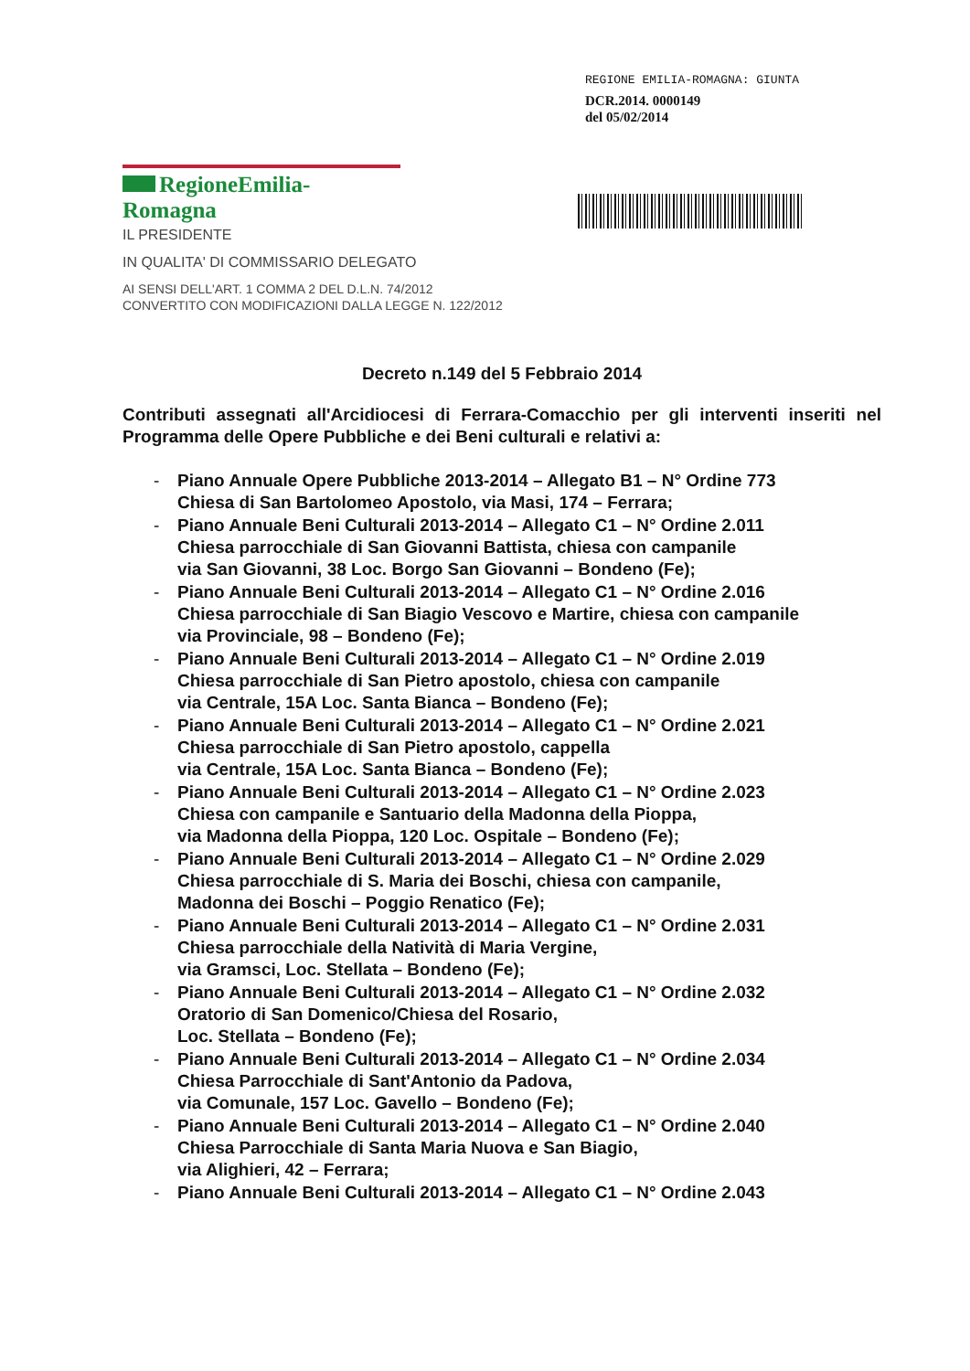REGIONE EMILIA-ROMAGNA: GIUNTA
DCR.2014. 0000149
del 05/02/2014
RegioneEmilia-Romagna
IL PRESIDENTE
IN QUALITA' DI COMMISSARIO DELEGATO
AI SENSI DELL'ART. 1 COMMA 2 DEL D.L.N. 74/2012
CONVERTITO CON MODIFICAZIONI DALLA LEGGE N. 122/2012
Decreto n.149 del 5 Febbraio 2014
Contributi assegnati all'Arcidiocesi di Ferrara-Comacchio per gli interventi inseriti nel Programma delle Opere Pubbliche e dei Beni culturali e relativi a:
- Piano Annuale Opere Pubbliche 2013-2014 – Allegato B1 – N° Ordine 773
Chiesa di San Bartolomeo Apostolo, via Masi, 174 – Ferrara;
- Piano Annuale Beni Culturali 2013-2014 – Allegato C1 – N° Ordine 2.011
Chiesa parrocchiale di San Giovanni Battista, chiesa con campanile
via San Giovanni, 38 Loc. Borgo San Giovanni – Bondeno (Fe);
- Piano Annuale Beni Culturali 2013-2014 – Allegato C1 – N° Ordine 2.016
Chiesa parrocchiale di San Biagio Vescovo e Martire, chiesa con campanile
via Provinciale, 98 – Bondeno (Fe);
- Piano Annuale Beni Culturali 2013-2014 – Allegato C1 – N° Ordine 2.019
Chiesa parrocchiale di San Pietro apostolo, chiesa con campanile
via Centrale, 15A Loc. Santa Bianca – Bondeno (Fe);
- Piano Annuale Beni Culturali 2013-2014 – Allegato C1 – N° Ordine 2.021
Chiesa parrocchiale di San Pietro apostolo, cappella
via Centrale, 15A Loc. Santa Bianca – Bondeno (Fe);
- Piano Annuale Beni Culturali 2013-2014 – Allegato C1 – N° Ordine 2.023
Chiesa con campanile e Santuario della Madonna della Pioppa,
via Madonna della Pioppa, 120 Loc. Ospitale – Bondeno (Fe);
- Piano Annuale Beni Culturali 2013-2014 – Allegato C1 – N° Ordine 2.029
Chiesa parrocchiale di S. Maria dei Boschi, chiesa con campanile,
Madonna dei Boschi – Poggio Renatico (Fe);
- Piano Annuale Beni Culturali 2013-2014 – Allegato C1 – N° Ordine 2.031
Chiesa parrocchiale della Natività di Maria Vergine,
via Gramsci, Loc. Stellata – Bondeno (Fe);
- Piano Annuale Beni Culturali 2013-2014 – Allegato C1 – N° Ordine 2.032
Oratorio di San Domenico/Chiesa del Rosario,
Loc. Stellata – Bondeno (Fe);
- Piano Annuale Beni Culturali 2013-2014 – Allegato C1 – N° Ordine 2.034
Chiesa Parrocchiale di Sant'Antonio da Padova,
via Comunale, 157 Loc. Gavello – Bondeno (Fe);
- Piano Annuale Beni Culturali 2013-2014 – Allegato C1 – N° Ordine 2.040
Chiesa Parrocchiale di Santa Maria Nuova e San Biagio,
via Alighieri, 42 – Ferrara;
- Piano Annuale Beni Culturali 2013-2014 – Allegato C1 – N° Ordine 2.043